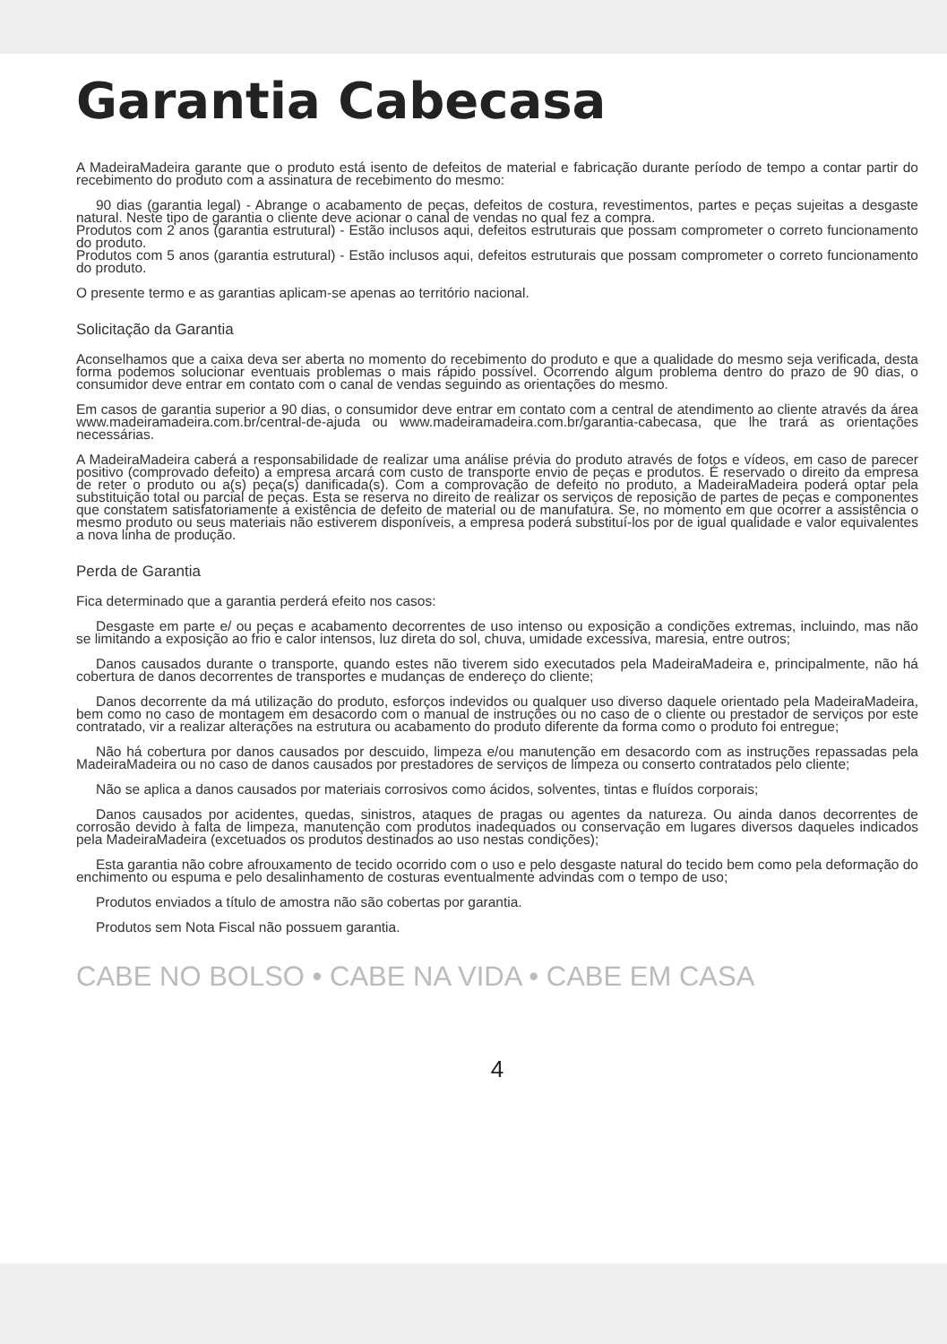Garantia Cabecasa
A MadeiraMadeira garante que o produto está isento de defeitos de material e fabricação durante período de tempo a contar partir do recebimento do produto com a assinatura de recebimento do mesmo:
90 dias (garantia legal) - Abrange o acabamento de peças, defeitos de costura, revestimentos, partes e peças sujeitas a desgaste natural. Neste tipo de garantia o cliente deve acionar o canal de vendas no qual fez a compra.
Produtos com 2 anos (garantia estrutural) - Estão inclusos aqui, defeitos estruturais que possam comprometer o correto funcionamento do produto.
Produtos com 5 anos (garantia estrutural) - Estão inclusos aqui, defeitos estruturais que possam comprometer o correto funcionamento do produto.
O presente termo e as garantias aplicam-se apenas ao território nacional.
Solicitação da Garantia
Aconselhamos que a caixa deva ser aberta no momento do recebimento do produto e que a qualidade do mesmo seja verificada, desta forma podemos solucionar eventuais problemas o mais rápido possível. Ocorrendo algum problema dentro do prazo de 90 dias, o consumidor deve entrar em contato com o canal de vendas seguindo as orientações do mesmo.
Em casos de garantia superior a 90 dias, o consumidor deve entrar em contato com a central de atendimento ao cliente através da área www.madeiramadeira.com.br/central-de-ajuda ou www.madeiramadeira.com.br/garantia-cabecasa, que lhe trará as orientações necessárias.
A MadeiraMadeira caberá a responsabilidade de realizar uma análise prévia do produto através de fotos e vídeos, em caso de parecer positivo (comprovado defeito) a empresa arcará com custo de transporte envio de peças e produtos. É reservado o direito da empresa de reter o produto ou a(s) peça(s) danificada(s). Com a comprovação de defeito no produto, a MadeiraMadeira poderá optar pela substituição total ou parcial de peças. Esta se reserva no direito de realizar os serviços de reposição de partes de peças e componentes que constatem satisfatoriamente a existência de defeito de material ou de manufatura. Se, no momento em que ocorrer a assistência o mesmo produto ou seus materiais não estiverem disponíveis, a empresa poderá substituí-los por de igual qualidade e valor equivalentes a nova linha de produção.
Perda de Garantia
Fica determinado que a garantia perderá efeito nos casos:
Desgaste em parte e/ ou peças e acabamento decorrentes de uso intenso ou exposição a condições extremas, incluindo, mas não se limitando a exposição ao frio e calor intensos, luz direta do sol, chuva, umidade excessiva, maresia, entre outros;
Danos causados durante o transporte, quando estes não tiverem sido executados pela MadeiraMadeira e, principalmente, não há cobertura de danos decorrentes de transportes e mudanças de endereço do cliente;
Danos decorrente da má utilização do produto, esforços indevidos ou qualquer uso diverso daquele orientado pela MadeiraMadeira, bem como no caso de montagem em desacordo com o manual de instruções ou no caso de o cliente ou prestador de serviços por este contratado, vir a realizar alterações na estrutura ou acabamento do produto diferente da forma como o produto foi entregue;
Não há cobertura por danos causados por descuido, limpeza e/ou manutenção em desacordo com as instruções repassadas pela MadeiraMadeira ou no caso de danos causados por prestadores de serviços de limpeza ou conserto contratados pelo cliente;
Não se aplica a danos causados por materiais corrosivos como ácidos, solventes, tintas e fluídos corporais;
Danos causados por acidentes, quedas, sinistros, ataques de pragas ou agentes da natureza. Ou ainda danos decorrentes de corrosão devido à falta de limpeza, manutenção com produtos inadequados ou conservação em lugares diversos daqueles indicados pela MadeiraMadeira (excetuados os produtos destinados ao uso nestas condições);
Esta garantia não cobre afrouxamento de tecido ocorrido com o uso e pelo desgaste natural do tecido bem como pela deformação do enchimento ou espuma e pelo desalinhamento de costuras eventualmente advindas com o tempo de uso;
Produtos enviados a título de amostra não são cobertas por garantia.
Produtos sem Nota Fiscal não possuem garantia.
CABE NO BOLSO • CABE NA VIDA • CABE EM CASA
4